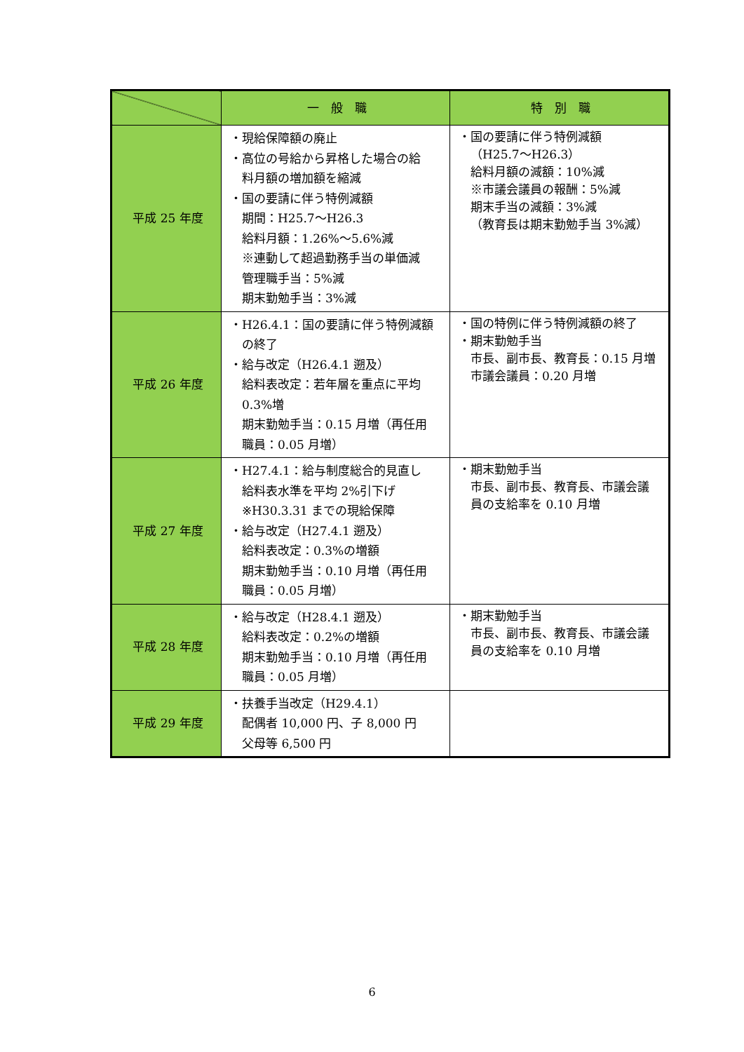| | 一 般 職 | 特 別 職 |
| --- | --- | --- |
| 平成 25 年度 | ・現給保障額の廃止 ・高位の号給から昇格した場合の給 料月額の増加額を縮減 ・国の要請に伴う特例減額 期間：H25.7～H26.3 給料月額：1.26%～5.6%減 ※連動して超過勤務手当の単価減 管理職手当：5%減 期末勤勉手当：3%減 | ・国の要請に伴う特例減額 （H25.7～H26.3） 給料月額の減額：10%減 ※市議会議員の報酬：5%減 期末手当の減額：3%減 （教育長は期末勤勉手当 3%減） |
| 平成 26 年度 | ・H26.4.1：国の要請に伴う特例減額 の終了 ・給与改定（H26.4.1 遡及） 給料表改定：若年層を重点に平均 0.3%増 期末勤勉手当：0.15 月増（再任用 職員：0.05 月増） | ・国の特例に伴う特例減額の終了 ・期末勤勉手当 市長、副市長、教育長：0.15 月増 市議会議員：0.20 月増 |
| 平成 27 年度 | ・H27.4.1：給与制度総合的見直し 給料表水準を平均 2%引下げ ※H30.3.31 までの現給保障 ・給与改定（H27.4.1 遡及） 給料表改定：0.3%の増額 期末勤勉手当：0.10 月増（再任用 職員：0.05 月増） | ・期末勤勉手当 市長、副市長、教育長、市議会議 員の支給率を 0.10 月増 |
| 平成 28 年度 | ・給与改定（H28.4.1 遡及） 給料表改定：0.2%の増額 期末勤勉手当：0.10 月増（再任用 職員：0.05 月増） | ・期末勤勉手当 市長、副市長、教育長、市議会議 員の支給率を 0.10 月増 |
| 平成 29 年度 | ・扶養手当改定（H29.4.1） 配偶者 10,000 円、子 8,000 円 父母等 6,500 円 | |
6